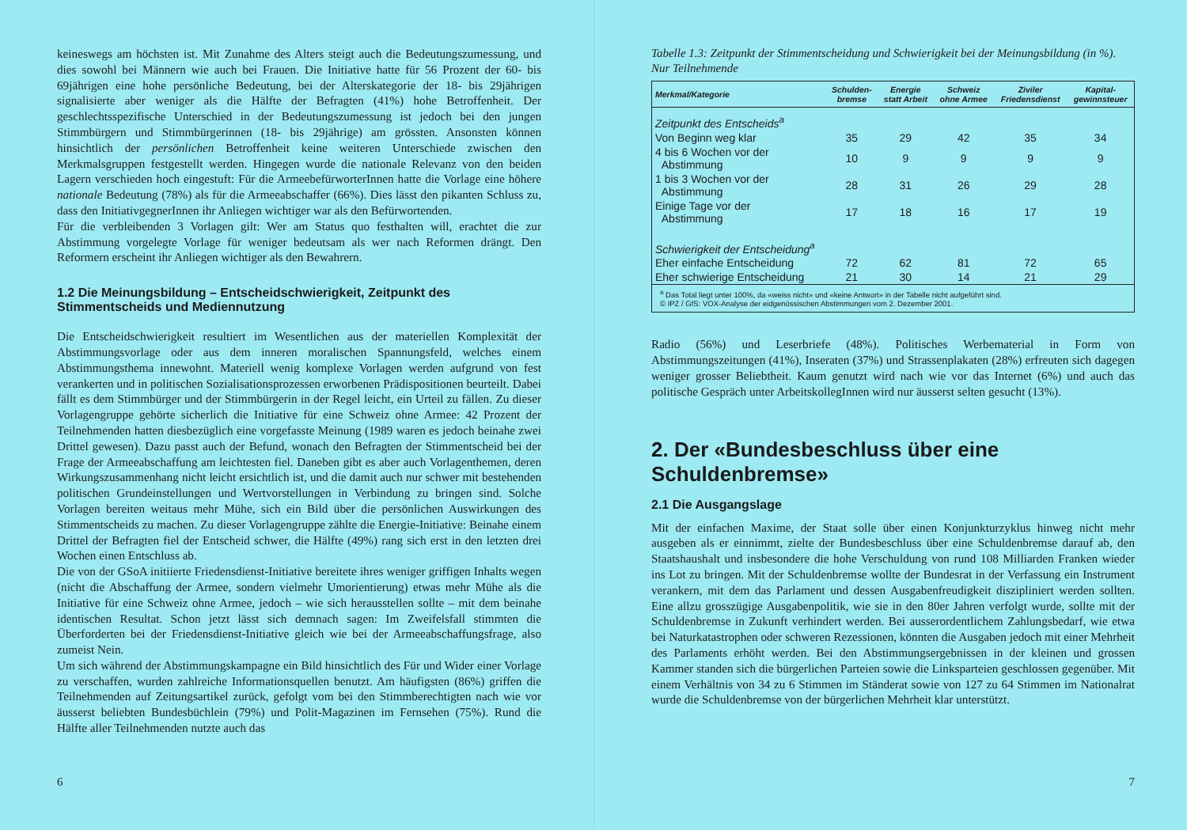keineswegs am höchsten ist. Mit Zunahme des Alters steigt auch die Bedeutungszumessung, und dies sowohl bei Männern wie auch bei Frauen. Die Initiative hatte für 56 Prozent der 60- bis 69jährigen eine hohe persönliche Bedeutung, bei der Alterskategorie der 18- bis 29jährigen signalisierte aber weniger als die Hälfte der Befragten (41%) hohe Betroffenheit. Der geschlechtsspezifische Unterschied in der Bedeutungszumessung ist jedoch bei den jungen Stimmbürgern und Stimmbürgerinnen (18- bis 29jährige) am grössten. Ansonsten können hinsichtlich der persönlichen Betroffenheit keine weiteren Unterschiede zwischen den Merkmalsgruppen festgestellt werden. Hingegen wurde die nationale Relevanz von den beiden Lagern verschieden hoch eingestuft: Für die ArmeebefürworterInnen hatte die Vorlage eine höhere nationale Bedeutung (78%) als für die Armeeabschaffer (66%). Dies lässt den pikanten Schluss zu, dass den InitiativgegnerInnen ihr Anliegen wichtiger war als den Befürwortenden.
Für die verbleibenden 3 Vorlagen gilt: Wer am Status quo festhalten will, erachtet die zur Abstimmung vorgelegte Vorlage für weniger bedeutsam als wer nach Reformen drängt. Den Reformern erscheint ihr Anliegen wichtiger als den Bewahrern.
1.2 Die Meinungsbildung – Entscheidschwierigkeit, Zeitpunkt des Stimmentscheids und Mediennutzung
Die Entscheidschwierigkeit resultiert im Wesentlichen aus der materiellen Komplexität der Abstimmungsvorlage oder aus dem inneren moralischen Spannungsfeld, welches einem Abstimmungsthema innewohnt. Materiell wenig komplexe Vorlagen werden aufgrund von fest verankerten und in politischen Sozialisationsprozessen erworbenen Prädispositionen beurteilt. Dabei fällt es dem Stimmbürger und der Stimmbürgerin in der Regel leicht, ein Urteil zu fällen. Zu dieser Vorlagengruppe gehörte sicherlich die Initiative für eine Schweiz ohne Armee: 42 Prozent der Teilnehmenden hatten diesbezüglich eine vorgefasste Meinung (1989 waren es jedoch beinahe zwei Drittel gewesen). Dazu passt auch der Befund, wonach den Befragten der Stimmentscheid bei der Frage der Armeeabschaffung am leichtesten fiel. Daneben gibt es aber auch Vorlagenthemen, deren Wirkungszusammenhang nicht leicht ersichtlich ist, und die damit auch nur schwer mit bestehenden politischen Grundeinstellungen und Wertvorstellungen in Verbindung zu bringen sind. Solche Vorlagen bereiten weitaus mehr Mühe, sich ein Bild über die persönlichen Auswirkungen des Stimmentscheids zu machen. Zu dieser Vorlagengruppe zählte die Energie-Initiative: Beinahe einem Drittel der Befragten fiel der Entscheid schwer, die Hälfte (49%) rang sich erst in den letzten drei Wochen einen Entschluss ab.
Die von der GSoA initiierte Friedensdienst-Initiative bereitete ihres weniger griffigen Inhalts wegen (nicht die Abschaffung der Armee, sondern vielmehr Umorientierung) etwas mehr Mühe als die Initiative für eine Schweiz ohne Armee, jedoch – wie sich herausstellen sollte – mit dem beinahe identischen Resultat. Schon jetzt lässt sich demnach sagen: Im Zweifelsfall stimmten die Überforderten bei der Friedensdienst-Initiative gleich wie bei der Armeeabschaffungsfrage, also zumeist Nein.
Um sich während der Abstimmungskampagne ein Bild hinsichtlich des Für und Wider einer Vorlage zu verschaffen, wurden zahlreiche Informationsquellen benutzt. Am häufigsten (86%) griffen die Teilnehmenden auf Zeitungsartikel zurück, gefolgt vom bei den Stimmberechtigten nach wie vor äusserst beliebten Bundesbüchlein (79%) und Polit-Magazinen im Fernsehen (75%). Rund die Hälfte aller Teilnehmenden nutzte auch das
6
Tabelle 1.3: Zeitpunkt der Stimmentscheidung und Schwierigkeit bei der Meinungsbildung (in %). Nur Teilnehmende
| Merkmal/Kategorie | Schulden- bremse | Energie statt Arbeit | Schweiz ohne Armee | Ziviler Friedensdienst | Kapital- gewinnsteuer |
| --- | --- | --- | --- | --- | --- |
| Zeitpunkt des Entscheids<sup>a</sup> | | | | | |
| Von Beginn weg klar | 35 | 29 | 42 | 35 | 34 |
| 4 bis 6 Wochen vor der Abstimmung | 10 | 9 | 9 | 9 | 9 |
| 1 bis 3 Wochen vor der Abstimmung | 28 | 31 | 26 | 29 | 28 |
| Einige Tage vor der Abstimmung | 17 | 18 | 16 | 17 | 19 |
| Schwierigkeit der Entscheidung<sup>a</sup> | | | | | |
| Eher einfache Entscheidung | 72 | 62 | 81 | 72 | 65 |
| Eher schwierige Entscheidung | 21 | 30 | 14 | 21 | 29 |
| <sup>a</sup> Das Total liegt unter 100%, da «weiss nicht» und «keine Antwort» in der Tabelle nicht aufgeführt sind. © IPZ / GfS: VOX-Analyse der eidgenössischen Abstimmungen vom 2. Dezember 2001. | | | | | |
Radio (56%) und Leserbriefe (48%). Politisches Werbematerial in Form von Abstimmungszeitungen (41%), Inseraten (37%) und Strassenplakaten (28%) erfreuten sich dagegen weniger grosser Beliebtheit. Kaum genutzt wird nach wie vor das Internet (6%) und auch das politische Gespräch unter ArbeitskollegInnen wird nur äusserst selten gesucht (13%).
2. Der «Bundesbeschluss über eine Schuldenbremse»
2.1 Die Ausgangslage
Mit der einfachen Maxime, der Staat solle über einen Konjunkturzyklus hinweg nicht mehr ausgeben als er einnimmt, zielte der Bundesbeschluss über eine Schuldenbremse darauf ab, den Staatshaushalt und insbesondere die hohe Verschuldung von rund 108 Milliarden Franken wieder ins Lot zu bringen. Mit der Schuldenbremse wollte der Bundesrat in der Verfassung ein Instrument verankern, mit dem das Parlament und dessen Ausgabenfreudigkeit diszipliniert werden sollten. Eine allzu grosszügige Ausgabenpolitik, wie sie in den 80er Jahren verfolgt wurde, sollte mit der Schuldenbremse in Zukunft verhindert werden. Bei ausserordentlichem Zahlungsbedarf, wie etwa bei Naturkatastrophen oder schweren Rezessionen, könnten die Ausgaben jedoch mit einer Mehrheit des Parlaments erhöht werden. Bei den Abstimmungsergebnissen in der kleinen und grossen Kammer standen sich die bürgerlichen Parteien sowie die Linksparteien geschlossen gegenüber. Mit einem Verhältnis von 34 zu 6 Stimmen im Ständerat sowie von 127 zu 64 Stimmen im Nationalrat wurde die Schuldenbremse von der bürgerlichen Mehrheit klar unterstützt.
7